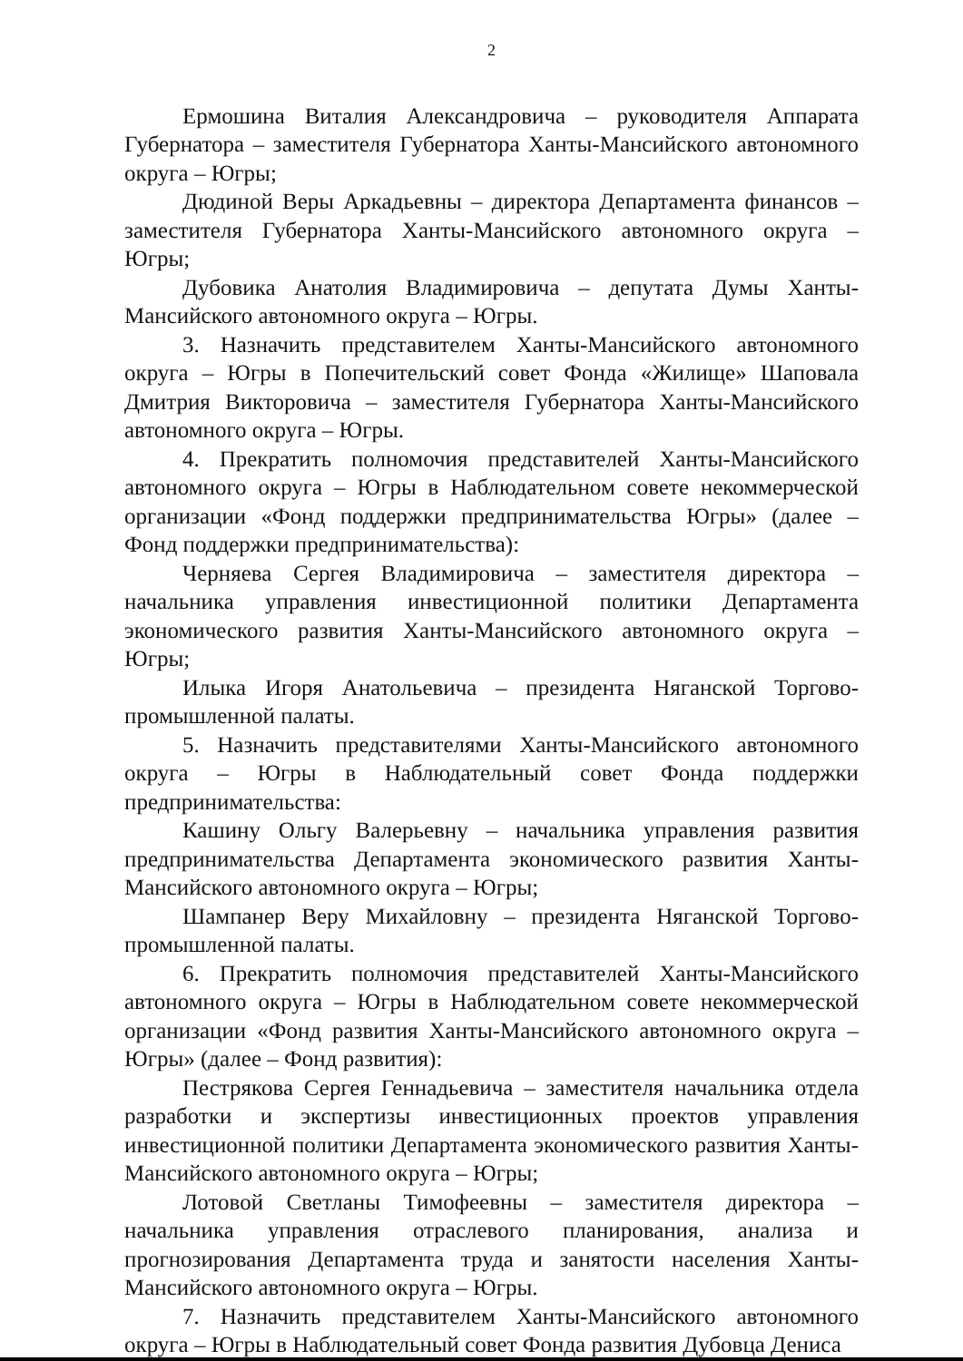2
Ермошина Виталия Александровича – руководителя Аппарата Губернатора – заместителя Губернатора Ханты-Мансийского автономного округа – Югры;
Дюдиной Веры Аркадьевны – директора Департамента финансов – заместителя Губернатора Ханты-Мансийского автономного округа – Югры;
Дубовика Анатолия Владимировича – депутата Думы Ханты-Мансийского автономного округа – Югры.
3. Назначить представителем Ханты-Мансийского автономного округа – Югры в Попечительский совет Фонда «Жилище» Шаповала Дмитрия Викторовича – заместителя Губернатора Ханты-Мансийского автономного округа – Югры.
4. Прекратить полномочия представителей Ханты-Мансийского автономного округа – Югры в Наблюдательном совете некоммерческой организации «Фонд поддержки предпринимательства Югры» (далее – Фонд поддержки предпринимательства):
Черняева Сергея Владимировича – заместителя директора – начальника управления инвестиционной политики Департамента экономического развития Ханты-Мансийского автономного округа – Югры;
Илыка Игоря Анатольевича – президента Няганской Торгово-промышленной палаты.
5. Назначить представителями Ханты-Мансийского автономного округа – Югры в Наблюдательный совет Фонда поддержки предпринимательства:
Кашину Ольгу Валерьевну – начальника управления развития предпринимательства Департамента экономического развития Ханты-Мансийского автономного округа – Югры;
Шампанер Веру Михайловну – президента Няганской Торгово-промышленной палаты.
6. Прекратить полномочия представителей Ханты-Мансийского автономного округа – Югры в Наблюдательном совете некоммерческой организации «Фонд развития Ханты-Мансийского автономного округа – Югры» (далее – Фонд развития):
Пестрякова Сергея Геннадьевича – заместителя начальника отдела разработки и экспертизы инвестиционных проектов управления инвестиционной политики Департамента экономического развития Ханты-Мансийского автономного округа – Югры;
Лотовой Светланы Тимофеевны – заместителя директора – начальника управления отраслевого планирования, анализа и прогнозирования Департамента труда и занятости населения Ханты-Мансийского автономного округа – Югры.
7. Назначить представителем Ханты-Мансийского автономного округа – Югры в Наблюдательный совет Фонда развития Дубовца Дениса